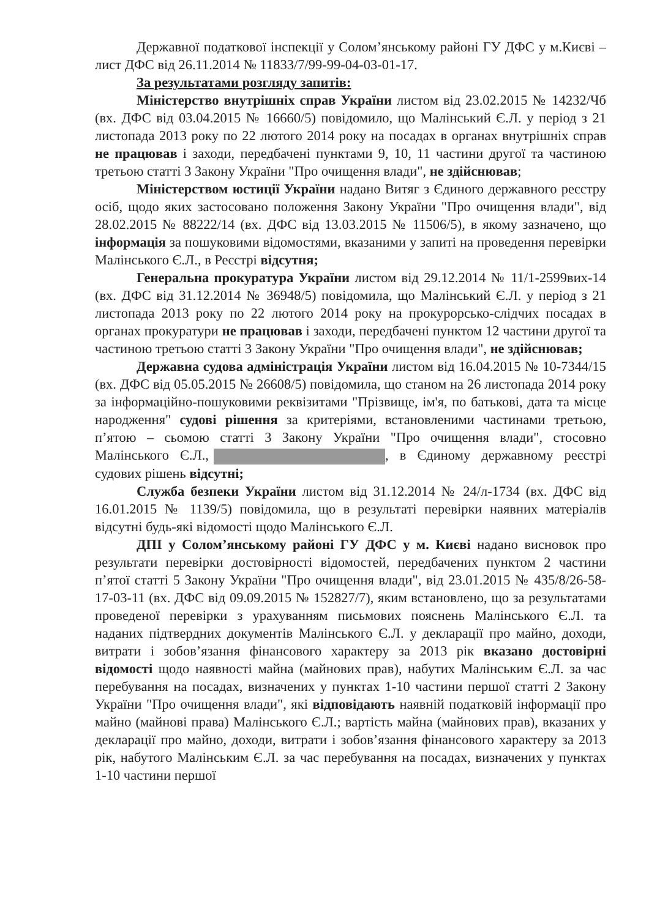Державної податкової інспекції у Солом’янському районі ГУ ДФС у м.Києві – лист ДФС від 26.11.2014 № 11833/7/99-99-04-03-01-17.
За результатами розгляду запитів:
Міністерство внутрішніх справ України листом від 23.02.2015 № 14232/Чб (вх. ДФС від 03.04.2015 № 16660/5) повідомило, що Малінський Є.Л. у період з 21 листопада 2013 року по 22 лютого 2014 року на посадах в органах внутрішніх справ не працював і заходи, передбачені пунктами 9, 10, 11 частини другої та частиною третьою статті 3 Закону України "Про очищення влади", не здійснював;
Міністерством юстиції України надано Витяг з Єдиного державного реєстру осіб, щодо яких застосовано положення Закону України "Про очищення влади", від 28.02.2015 № 88222/14 (вх. ДФС від 13.03.2015 № 11506/5), в якому зазначено, що інформація за пошуковими відомостями, вказаними у запиті на проведення перевірки Малінського Є.Л., в Реєстрі відсутня;
Генеральна прокуратура України листом від 29.12.2014 № 11/1-2599вих-14 (вх. ДФС від 31.12.2014 № 36948/5) повідомила, що Малінський Є.Л. у період з 21 листопада 2013 року по 22 лютого 2014 року на прокурорсько-слідчих посадах в органах прокуратури не працював і заходи, передбачені пунктом 12 частини другої та частиною третьою статті 3 Закону України "Про очищення влади", не здійснював;
Державна судова адміністрація України листом від 16.04.2015 № 10-7344/15 (вх. ДФС від 05.05.2015 № 26608/5) повідомила, що станом на 26 листопада 2014 року за інформаційно-пошуковими реквізитами "Прізвище, ім'я, по батькові, дата та місце народження" судові рішення за критеріями, встановленими частинами третьою, п’ятою – сьомою статті 3 Закону України "Про очищення влади", стосовно Малінського Є.Л., , в Єдиному державному реєстрі судових рішень відсутні;
Служба безпеки України листом від 31.12.2014 № 24/л-1734 (вх. ДФС від 16.01.2015 № 1139/5) повідомила, що в результаті перевірки наявних матеріалів відсутні будь-які відомості щодо Малінського Є.Л.
ДПІ у Солом’янському районі ГУ ДФС у м. Києві надано висновок про результати перевірки достовірності відомостей, передбачених пунктом 2 частини п’ятої статті 5 Закону України "Про очищення влади", від 23.01.2015 № 435/8/26-58-17-03-11 (вх. ДФС від 09.09.2015 № 152827/7), яким встановлено, що за результатами проведеної перевірки з урахуванням письмових пояснень Малінського Є.Л. та наданих підтвердних документів Малінського Є.Л. у декларації про майно, доходи, витрати і зобов’язання фінансового характеру за 2013 рік вказано достовірні відомості щодо наявності майна (майнових прав), набутих Малінським Є.Л. за час перебування на посадах, визначених у пунктах 1-10 частини першої статті 2 Закону України "Про очищення влади", які відповідають наявній податковій інформації про майно (майнові права) Малінського Є.Л.; вартість майна (майнових прав), вказаних у декларації про майно, доходи, витрати і зобов’язання фінансового характеру за 2013 рік, набутого Малінським Є.Л. за час перебування на посадах, визначених у пунктах 1-10 частини першої